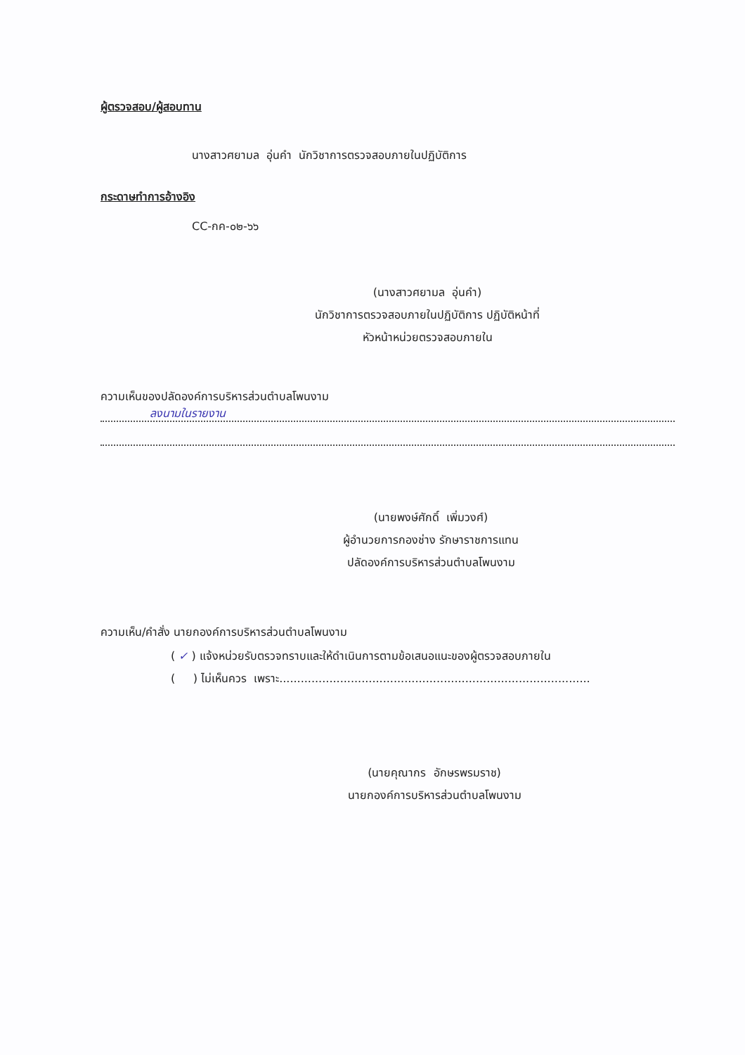ผู้ตรวจสอบ/ผู้สอบทาน
นางสาวศยามล อุ่นคำ นักวิชาการตรวจสอบภายในปฏิบัติการ
กระดาษทำการอ้างอิง
CC-กค-๐๒-๖๖
(นางสาวศยามล อุ่นคำ)
นักวิชาการตรวจสอบภายในปฏิบัติการ ปฏิบัติหน้าที่
หัวหน้าหน่วยตรวจสอบภายใน
ความเห็นของปลัดองค์การบริหารส่วนตำบลโพนงาม
ลงนามในรายงาน
(นายพงษ์ศักดิ์ เพิ่มวงศ์)
ผู้อำนวยการกองช่าง รักษาราชการแทน
ปลัดองค์การบริหารส่วนตำบลโพนงาม
ความเห็น/คำสั่ง นายกองค์การบริหารส่วนตำบลโพนงาม
( ✓ ) แจ้งหน่วยรับตรวจทราบและให้ดำเนินการตามข้อเสนอแนะของผู้ตรวจสอบภายใน
( ) ไม่เห็นควร เพราะ.......................................................................................
(นายคุณากร อักษรพรมราช)
นายกองค์การบริหารส่วนตำบลโพนงาม